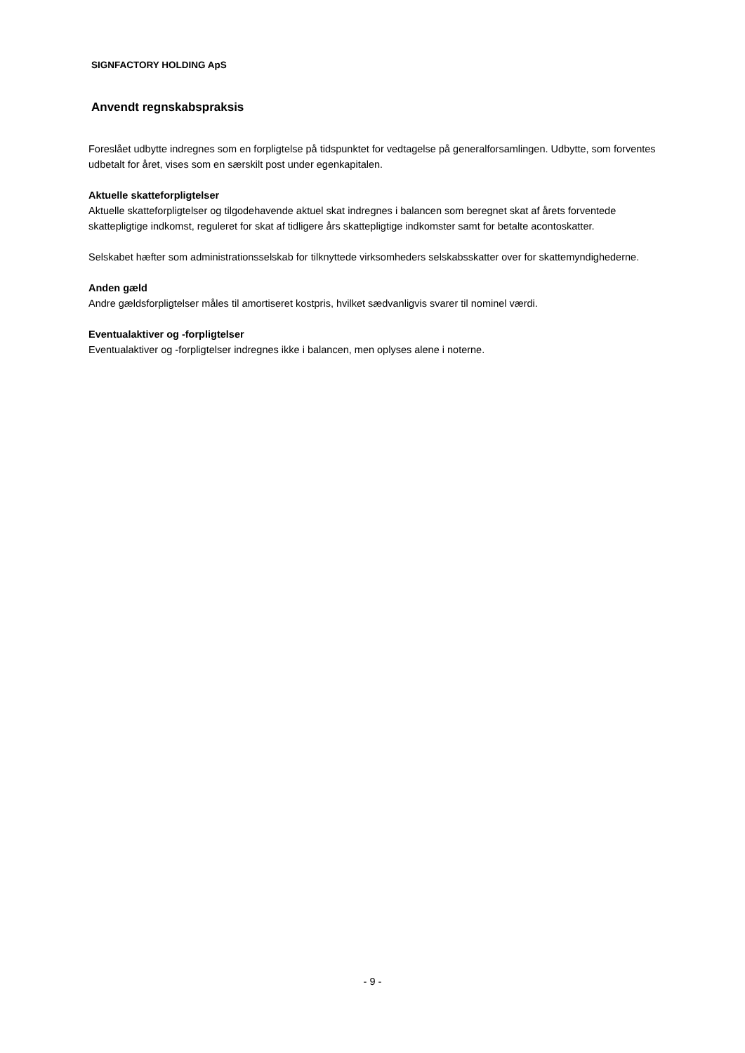SIGNFACTORY HOLDING ApS
Anvendt regnskabspraksis
Foreslået udbytte indregnes som en forpligtelse på tidspunktet for vedtagelse på generalforsamlingen. Udbytte, som forventes udbetalt for året, vises som en særskilt post under egenkapitalen.
Aktuelle skatteforpligtelser
Aktuelle skatteforpligtelser og tilgodehavende aktuel skat indregnes i balancen som beregnet skat af årets forventede skattepligtige indkomst, reguleret for skat af tidligere års skattepligtige indkomster samt for betalte acontoskatter.
Selskabet hæfter som administrationsselskab for tilknyttede virksomheders selskabsskatter over for skattemyndighederne.
Anden gæld
Andre gældsforpligtelser måles til amortiseret kostpris, hvilket sædvanligvis svarer til nominel værdi.
Eventualaktiver og -forpligtelser
Eventualaktiver og -forpligtelser indregnes ikke i balancen, men oplyses alene i noterne.
- 9 -